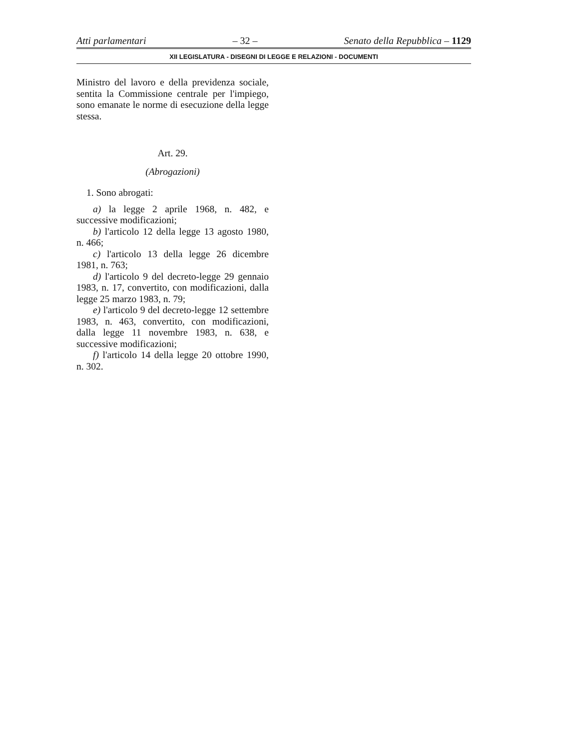Atti parlamentari – 32 – Senato della Repubblica – 1129
XII LEGISLATURA - DISEGNI DI LEGGE E RELAZIONI - DOCUMENTI
Ministro del lavoro e della previdenza sociale, sentita la Commissione centrale per l'impiego, sono emanate le norme di esecuzione della legge stessa.
Art. 29.
(Abrogazioni)
1. Sono abrogati:
a) la legge 2 aprile 1968, n. 482, e successive modificazioni;
b) l'articolo 12 della legge 13 agosto 1980, n. 466;
c) l'articolo 13 della legge 26 dicembre 1981, n. 763;
d) l'articolo 9 del decreto-legge 29 gennaio 1983, n. 17, convertito, con modificazioni, dalla legge 25 marzo 1983, n. 79;
e) l'articolo 9 del decreto-legge 12 settembre 1983, n. 463, convertito, con modificazioni, dalla legge 11 novembre 1983, n. 638, e successive modificazioni;
f) l'articolo 14 della legge 20 ottobre 1990, n. 302.